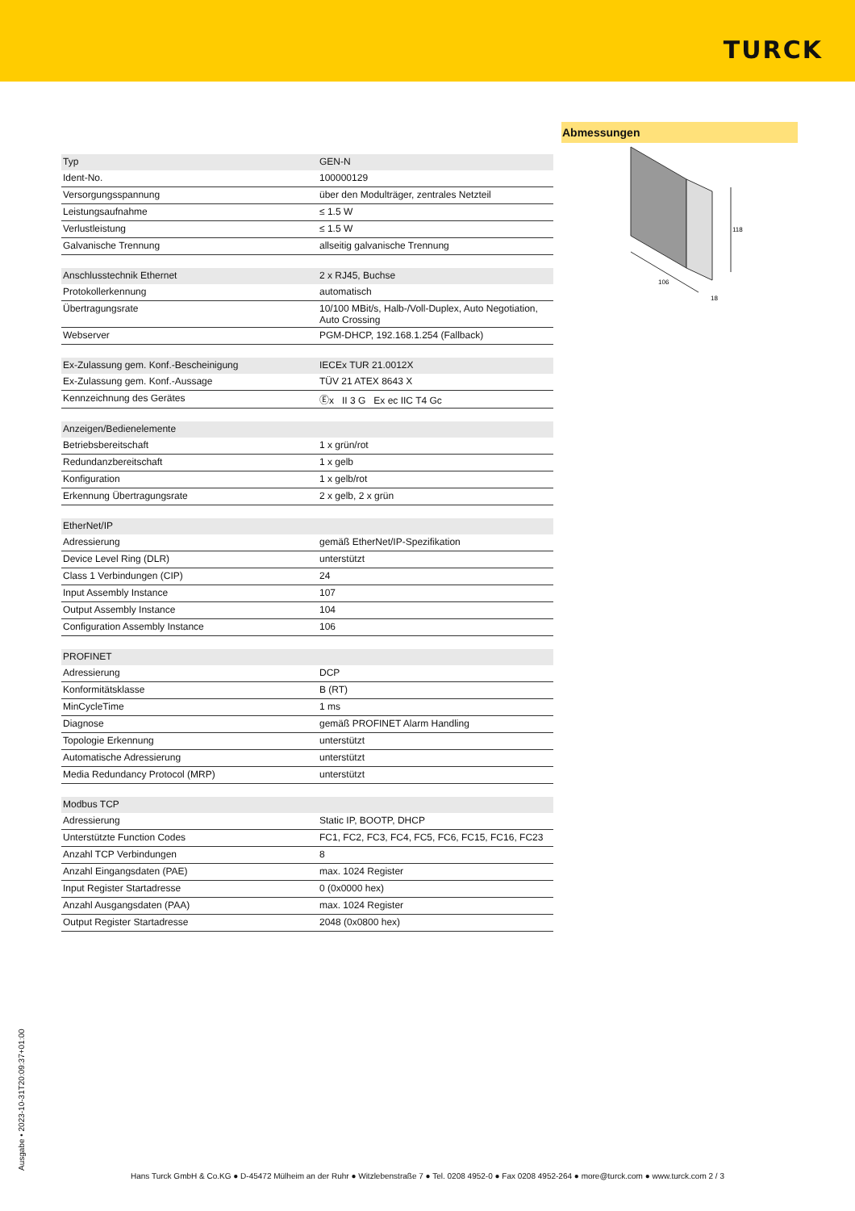TURCK
| Typ | GEN-N |
| Ident-No. | 100000129 |
| Versorgungsspannung | über den Modulträger, zentrales Netzteil |
| Leistungsaufnahme | ≤ 1.5 W |
| Verlustleistung | ≤ 1.5 W |
| Galvanische Trennung | allseitig galvanische Trennung |
| Anschlusstechnik Ethernet | 2 x RJ45, Buchse |
| Protokollerkennung | automatisch |
| Übertragungsrate | 10/100 MBit/s, Halb-/Voll-Duplex, Auto Negotiation, Auto Crossing |
| Webserver | PGM-DHCP, 192.168.1.254 (Fallback) |
| Ex-Zulassung gem. Konf.-Bescheinigung | IECEx TUR 21.0012X |
| Ex-Zulassung gem. Konf.-Aussage | TÜV 21 ATEX 8643 X |
| Kennzeichnung des Gerätes | Ⓔx II 3 G Ex ec IIC T4 Gc |
| Anzeigen/Bedienelemente | |
| Betriebsbereitschaft | 1 x grün/rot |
| Redundanzbereitschaft | 1 x gelb |
| Konfiguration | 1 x gelb/rot |
| Erkennung Übertragungsrate | 2 x gelb, 2 x grün |
| EtherNet/IP | |
| Adressierung | gemäß EtherNet/IP-Spezifikation |
| Device Level Ring (DLR) | unterstützt |
| Class 1 Verbindungen (CIP) | 24 |
| Input Assembly Instance | 107 |
| Output Assembly Instance | 104 |
| Configuration Assembly Instance | 106 |
| PROFINET | |
| Adressierung | DCP |
| Konformitätsklasse | B (RT) |
| MinCycleTime | 1 ms |
| Diagnose | gemäß PROFINET Alarm Handling |
| Topologie Erkennung | unterstützt |
| Automatische Adressierung | unterstützt |
| Media Redundancy Protocol (MRP) | unterstützt |
| Modbus TCP | |
| Adressierung | Static IP, BOOTP, DHCP |
| Unterstützte Function Codes | FC1, FC2, FC3, FC4, FC5, FC6, FC15, FC16, FC23 |
| Anzahl TCP Verbindungen | 8 |
| Anzahl Eingangsdaten (PAE) | max. 1024 Register |
| Input Register Startadresse | 0 (0x0000 hex) |
| Anzahl Ausgangsdaten (PAA) | max. 1024 Register |
| Output Register Startadresse | 2048 (0x0800 hex) |
Abmessungen
118
106
18
Ausgabe • 2023-10-31T20:09:37+01:00
Hans Turck GmbH & Co.KG ● D-45472 Mülheim an der Ruhr ● Witzlebenstraße 7 ● Tel. 0208 4952-0 ● Fax 0208 4952-264 ● more@turck.com ● www.turck.com 2 / 3